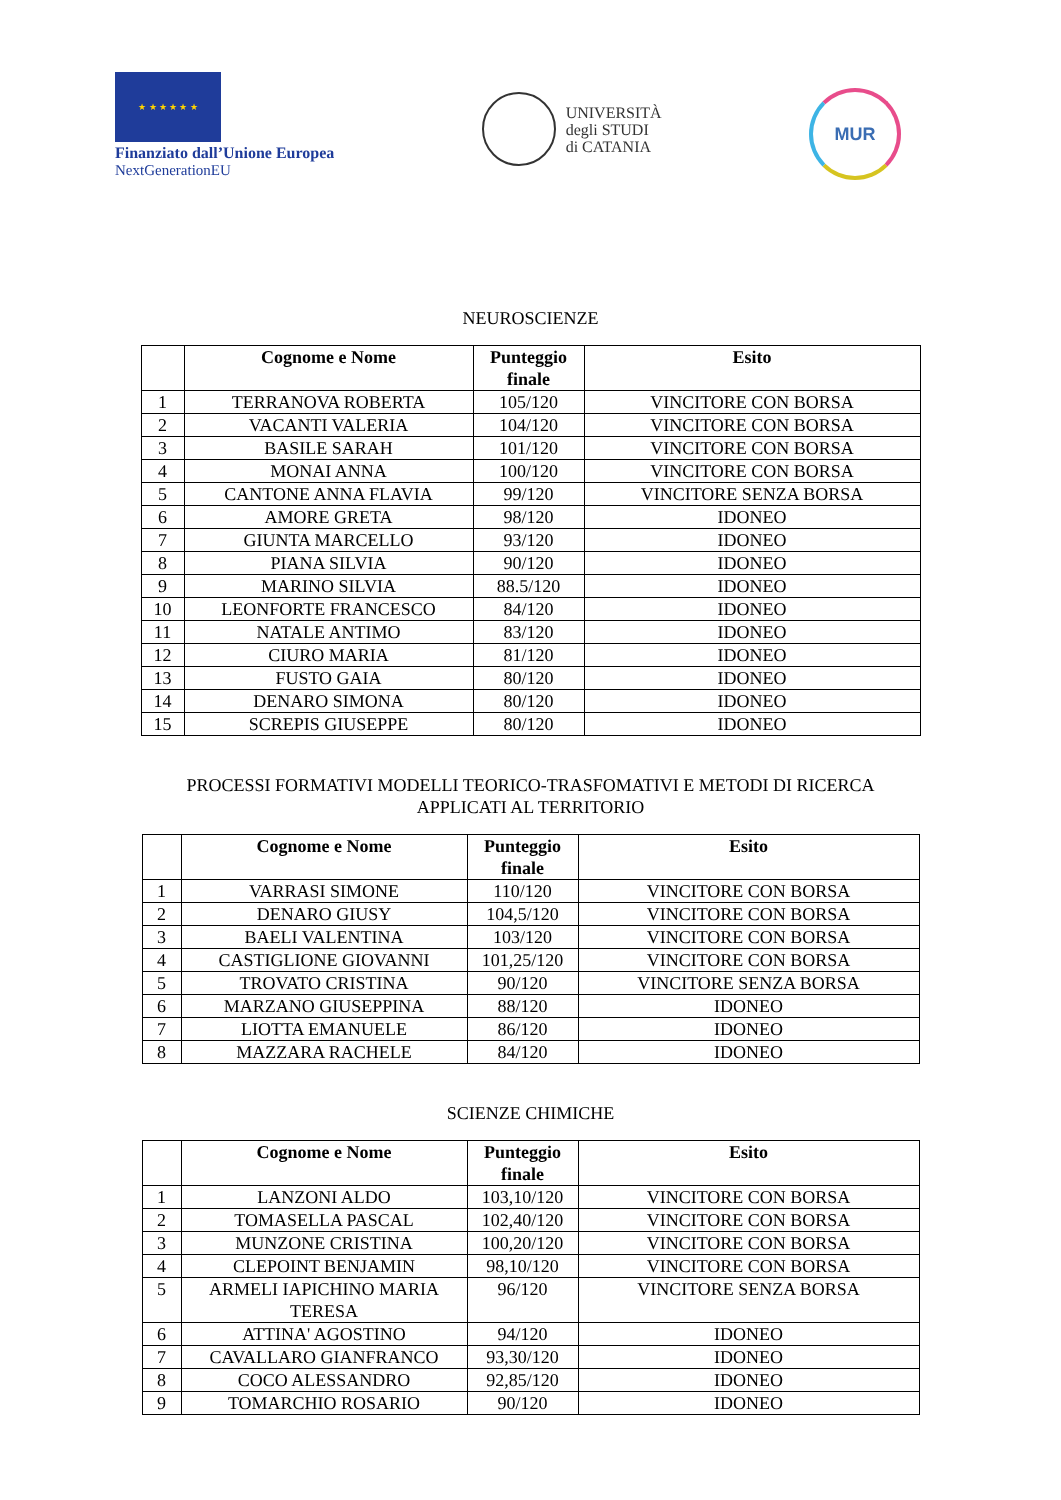★ ★ ★ ★ ★ ★
Finanziato dall’Unione Europea
NextGenerationEU
UNIVERSITÀ
degli STUDI
di CATANIA
MUR
NEUROSCIENZE
| | Cognome e Nome | Punteggio finale | Esito |
| --- | --- | --- | --- |
| 1 | TERRANOVA ROBERTA | 105/120 | VINCITORE CON BORSA |
| 2 | VACANTI VALERIA | 104/120 | VINCITORE CON BORSA |
| 3 | BASILE SARAH | 101/120 | VINCITORE CON BORSA |
| 4 | MONAI ANNA | 100/120 | VINCITORE CON BORSA |
| 5 | CANTONE ANNA FLAVIA | 99/120 | VINCITORE SENZA BORSA |
| 6 | AMORE GRETA | 98/120 | IDONEO |
| 7 | GIUNTA MARCELLO | 93/120 | IDONEO |
| 8 | PIANA SILVIA | 90/120 | IDONEO |
| 9 | MARINO SILVIA | 88.5/120 | IDONEO |
| 10 | LEONFORTE FRANCESCO | 84/120 | IDONEO |
| 11 | NATALE ANTIMO | 83/120 | IDONEO |
| 12 | CIURO MARIA | 81/120 | IDONEO |
| 13 | FUSTO GAIA | 80/120 | IDONEO |
| 14 | DENARO SIMONA | 80/120 | IDONEO |
| 15 | SCREPIS GIUSEPPE | 80/120 | IDONEO |
PROCESSI FORMATIVI MODELLI TEORICO-TRASFOMATIVI E METODI DI RICERCA
APPLICATI AL TERRITORIO
| | Cognome e Nome | Punteggio finale | Esito |
| --- | --- | --- | --- |
| 1 | VARRASI SIMONE | 110/120 | VINCITORE CON BORSA |
| 2 | DENARO GIUSY | 104,5/120 | VINCITORE CON BORSA |
| 3 | BAELI VALENTINA | 103/120 | VINCITORE CON BORSA |
| 4 | CASTIGLIONE GIOVANNI | 101,25/120 | VINCITORE CON BORSA |
| 5 | TROVATO CRISTINA | 90/120 | VINCITORE SENZA BORSA |
| 6 | MARZANO GIUSEPPINA | 88/120 | IDONEO |
| 7 | LIOTTA EMANUELE | 86/120 | IDONEO |
| 8 | MAZZARA RACHELE | 84/120 | IDONEO |
SCIENZE CHIMICHE
| | Cognome e Nome | Punteggio finale | Esito |
| --- | --- | --- | --- |
| 1 | LANZONI ALDO | 103,10/120 | VINCITORE CON BORSA |
| 2 | TOMASELLA PASCAL | 102,40/120 | VINCITORE CON BORSA |
| 3 | MUNZONE CRISTINA | 100,20/120 | VINCITORE CON BORSA |
| 4 | CLEPOINT BENJAMIN | 98,10/120 | VINCITORE CON BORSA |
| 5 | ARMELI IAPICHINO MARIA TERESA | 96/120 | VINCITORE SENZA BORSA |
| 6 | ATTINA' AGOSTINO | 94/120 | IDONEO |
| 7 | CAVALLARO GIANFRANCO | 93,30/120 | IDONEO |
| 8 | COCO ALESSANDRO | 92,85/120 | IDONEO |
| 9 | TOMARCHIO ROSARIO | 90/120 | IDONEO |